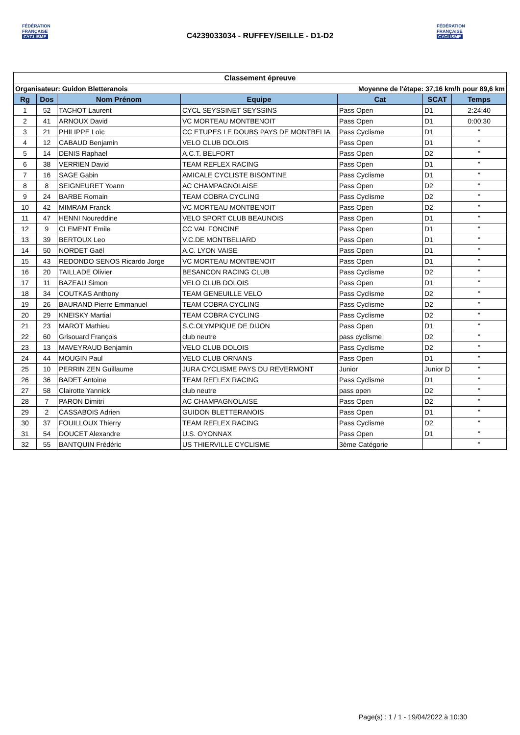FÉDÉRATION
FRANÇAISE
CYCLISME
C4239033034 - RUFFEY/SEILLE - D1-D2
FÉDÉRATION
FRANÇAISE
CYCLISME
| Classement épreuve | | | | | | |
| --- | --- | --- | --- | --- | --- | --- |
| Organisateur: Guidon Bletteranois | | | | Moyenne de l'étape: 37,16 km/h pour 89,6 km | | |
| Rg | Dos | Nom Prénom | Equipe | Cat | SCAT | Temps |
| 1 | 52 | TACHOT Laurent | CYCL SEYSSINET SEYSSINS | Pass Open | D1 | 2:24:40 |
| 2 | 41 | ARNOUX David | VC MORTEAU MONTBENOIT | Pass Open | D1 | 0:00:30 |
| 3 | 21 | PHILIPPE Loïc | CC ETUPES LE DOUBS PAYS DE MONTBELIA | Pass Cyclisme | D1 | " |
| 4 | 12 | CABAUD Benjamin | VELO CLUB DOLOIS | Pass Open | D1 | " |
| 5 | 14 | DENIS Raphael | A.C.T. BELFORT | Pass Open | D2 | " |
| 6 | 38 | VERRIEN David | TEAM REFLEX RACING | Pass Open | D1 | " |
| 7 | 16 | SAGE Gabin | AMICALE CYCLISTE BISONTINE | Pass Cyclisme | D1 | " |
| 8 | 8 | SEIGNEURET Yoann | AC CHAMPAGNOLAISE | Pass Open | D2 | " |
| 9 | 24 | BARBE Romain | TEAM COBRA CYCLING | Pass Cyclisme | D2 | " |
| 10 | 42 | MIMRAM Franck | VC MORTEAU MONTBENOIT | Pass Open | D2 | " |
| 11 | 47 | HENNI Noureddine | VELO SPORT CLUB BEAUNOIS | Pass Open | D1 | " |
| 12 | 9 | CLEMENT Emile | CC VAL FONCINE | Pass Open | D1 | " |
| 13 | 39 | BERTOUX Leo | V.C.DE MONTBELIARD | Pass Open | D1 | " |
| 14 | 50 | NORDET Gaël | A.C. LYON VAISE | Pass Open | D1 | " |
| 15 | 43 | REDONDO SENOS Ricardo Jorge | VC MORTEAU MONTBENOIT | Pass Open | D1 | " |
| 16 | 20 | TAILLADE Olivier | BESANCON RACING CLUB | Pass Cyclisme | D2 | " |
| 17 | 11 | BAZEAU Simon | VELO CLUB DOLOIS | Pass Open | D1 | " |
| 18 | 34 | COUTKAS Anthony | TEAM GENEUILLE VELO | Pass Cyclisme | D2 | " |
| 19 | 26 | BAURAND Pierre Emmanuel | TEAM COBRA CYCLING | Pass Cyclisme | D2 | " |
| 20 | 29 | KNEISKY Martial | TEAM COBRA CYCLING | Pass Cyclisme | D2 | " |
| 21 | 23 | MAROT Mathieu | S.C.OLYMPIQUE DE DIJON | Pass Open | D1 | " |
| 22 | 60 | Grisouard François | club neutre | pass cyclisme | D2 | " |
| 23 | 13 | MAVEYRAUD Benjamin | VELO CLUB DOLOIS | Pass Cyclisme | D2 | " |
| 24 | 44 | MOUGIN Paul | VELO CLUB ORNANS | Pass Open | D1 | " |
| 25 | 10 | PERRIN ZEN Guillaume | JURA CYCLISME PAYS DU REVERMONT | Junior | Junior D | " |
| 26 | 36 | BADET Antoine | TEAM REFLEX RACING | Pass Cyclisme | D1 | " |
| 27 | 58 | Clairotte Yannick | club neutre | pass open | D2 | " |
| 28 | 7 | PARON Dimitri | AC CHAMPAGNOLAISE | Pass Open | D2 | " |
| 29 | 2 | CASSABOIS Adrien | GUIDON BLETTERANOIS | Pass Open | D1 | " |
| 30 | 37 | FOUILLOUX Thierry | TEAM REFLEX RACING | Pass Cyclisme | D2 | " |
| 31 | 54 | DOUCET Alexandre | U.S. OYONNAX | Pass Open | D1 | " |
| 32 | 55 | BANTQUIN Frédéric | US THIERVILLE CYCLISME | 3ème Catégorie | | " |
Page(s) : 1 / 1 - 19/04/2022 à 10:30